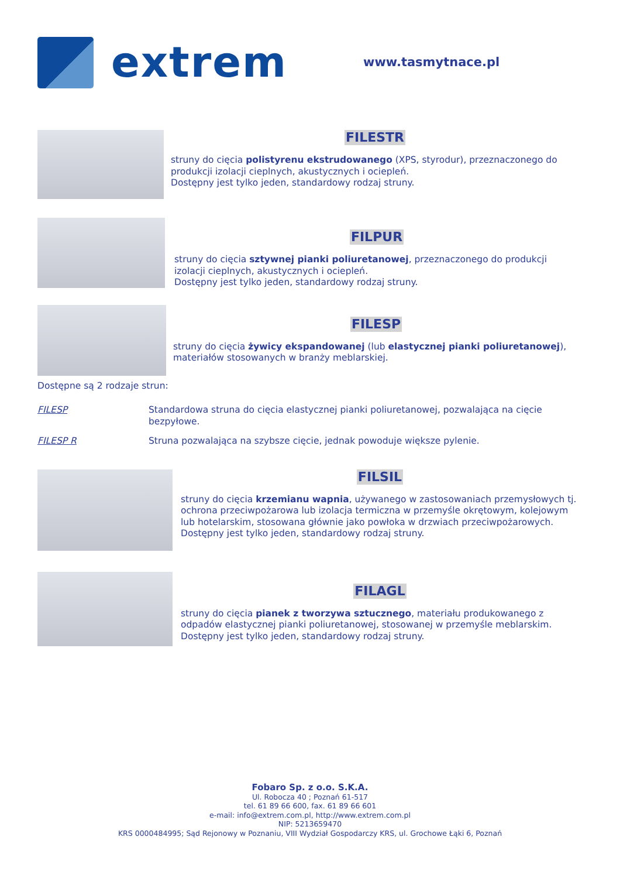extrem
www.tasmytnace.pl
FILESTR
struny do cięcia polistyrenu ekstrudowanego (XPS, styrodur), przeznaczonego do produkcji izolacji cieplnych, akustycznych i ociepleń.
Dostępny jest tylko jeden, standardowy rodzaj struny.
FILPUR
struny do cięcia sztywnej pianki poliuretanowej, przeznaczonego do produkcji izolacji cieplnych, akustycznych i ociepleń.
Dostępny jest tylko jeden, standardowy rodzaj struny.
FILESP
struny do cięcia żywicy ekspandowanej (lub elastycznej pianki poliuretanowej), materiałów stosowanych w branży meblarskiej.
Dostępne są 2 rodzaje strun:
FILESP Standardowa struna do cięcia elastycznej pianki poliuretanowej, pozwalająca na cięcie bezpyłowe.
FILESP R Struna pozwalająca na szybsze cięcie, jednak powoduje większe pylenie.
FILSIL
struny do cięcia krzemianu wapnia, używanego w zastosowaniach przemysłowych tj. ochrona przeciwpożarowa lub izolacja termiczna w przemyśle okrętowym, kolejowym lub hotelarskim, stosowana głównie jako powłoka w drzwiach przeciwpożarowych.
Dostępny jest tylko jeden, standardowy rodzaj struny.
FILAGL
struny do cięcia pianek z tworzywa sztucznego, materiału produkowanego z odpadów elastycznej pianki poliuretanowej, stosowanej w przemyśle meblarskim.
Dostępny jest tylko jeden, standardowy rodzaj struny.
Fobaro Sp. z o.o. S.K.A.
Ul. Robocza 40 ; Poznań 61-517
tel. 61 89 66 600, fax. 61 89 66 601
e-mail: info@extrem.com.pl, http://www.extrem.com.pl
NIP: 5213659470
KRS 0000484995; Sąd Rejonowy w Poznaniu, VIII Wydział Gospodarczy KRS, ul. Grochowe Łąki 6, Poznań